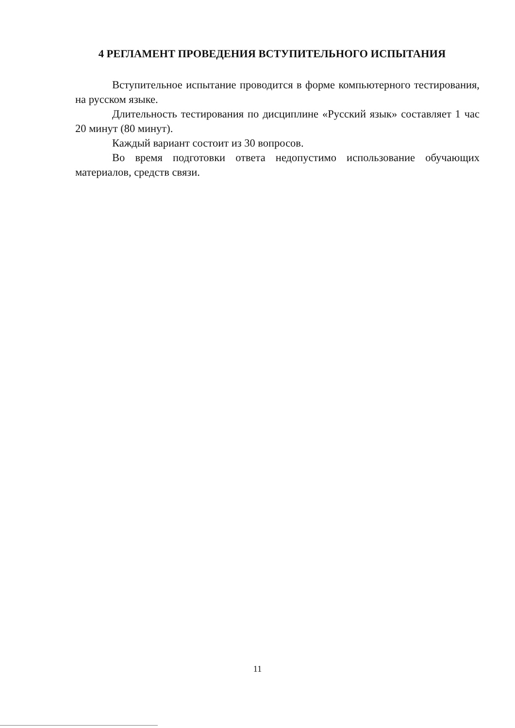4 РЕГЛАМЕНТ ПРОВЕДЕНИЯ ВСТУПИТЕЛЬНОГО ИСПЫТАНИЯ
Вступительное испытание проводится в форме компьютерного тестирования, на русском языке.
Длительность тестирования по дисциплине «Русский язык» составляет 1 час 20 минут (80 минут).
Каждый вариант состоит из 30 вопросов.
Во время подготовки ответа недопустимо использование обучающих материалов, средств связи.
11